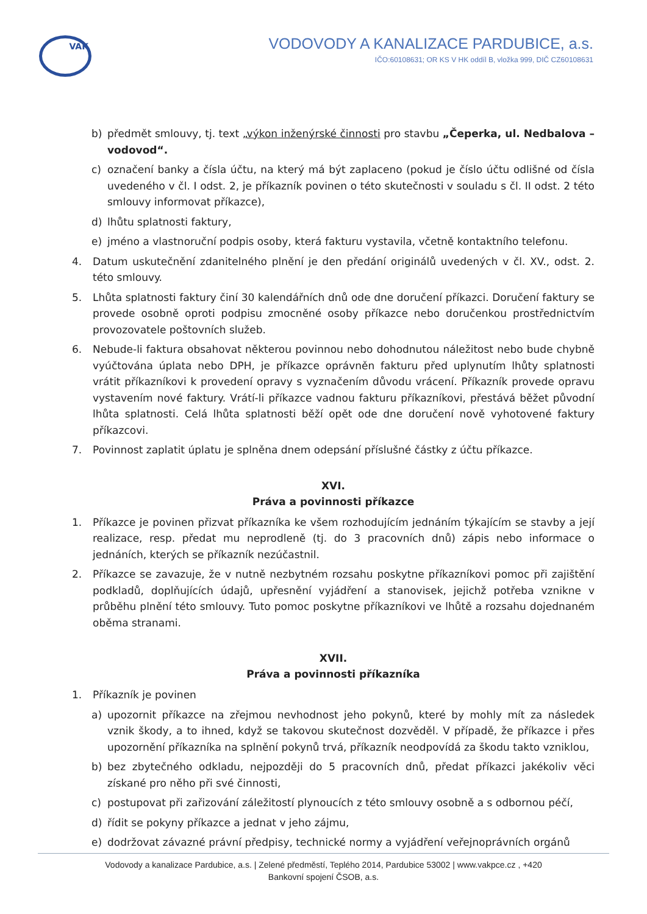VAK
VODOVODY A KANALIZACE PARDUBICE, a.s.
IČO:60108631; OR KS V HK oddíl B, vložka 999, DIČ CZ60108631
b) předmět smlouvy, tj. text „výkon inženýrské činnosti pro stavbu „Čeperka, ul. Nedbalova – vodovod“.
c) označení banky a čísla účtu, na který má být zaplaceno (pokud je číslo účtu odlišné od čísla uvedeného v čl. I odst. 2, je příkazník povinen o této skutečnosti v souladu s čl. II odst. 2 této smlouvy informovat příkazce),
d) lhůtu splatnosti faktury,
e) jméno a vlastnoruční podpis osoby, která fakturu vystavila, včetně kontaktního telefonu.
4. Datum uskutečnění zdanitelného plnění je den předání originálů uvedených v čl. XV., odst. 2. této smlouvy.
5. Lhůta splatnosti faktury činí 30 kalendářních dnů ode dne doručení příkazci. Doručení faktury se provede osobně oproti podpisu zmocněné osoby příkazce nebo doručenkou prostřednictvím provozovatele poštovních služeb.
6. Nebude-li faktura obsahovat některou povinnou nebo dohodnutou náležitost nebo bude chybně vyúčtována úplata nebo DPH, je příkazce oprávněn fakturu před uplynutím lhůty splatnosti vrátit příkazníkovi k provedení opravy s vyznačením důvodu vrácení. Příkazník provede opravu vystavením nové faktury. Vrátí-li příkazce vadnou fakturu příkazníkovi, přestává běžet původní lhůta splatnosti. Celá lhůta splatnosti běží opět ode dne doručení nově vyhotovené faktury příkazcovi.
7. Povinnost zaplatit úplatu je splněna dnem odepsání příslušné částky z účtu příkazce.
XVI.
Práva a povinnosti příkazce
1. Příkazce je povinen přizvat příkazníka ke všem rozhodujícím jednáním týkajícím se stavby a její realizace, resp. předat mu neprodleně (tj. do 3 pracovních dnů) zápis nebo informace o jednáních, kterých se příkazník nezúčastnil.
2. Příkazce se zavazuje, že v nutně nezbytném rozsahu poskytne příkazníkovi pomoc při zajištění podkladů, doplňujících údajů, upřesnění vyjádření a stanovisek, jejichž potřeba vznikne v průběhu plnění této smlouvy. Tuto pomoc poskytne příkazníkovi ve lhůtě a rozsahu dojednaném oběma stranami.
XVII.
Práva a povinnosti příkazníka
1. Příkazník je povinen
a) upozornit příkazce na zřejmou nevhodnost jeho pokynů, které by mohly mít za následek vznik škody, a to ihned, když se takovou skutečnost dozvěděl. V případě, že příkazce i přes upozornění příkazníka na splnění pokynů trvá, příkazník neodpovídá za škodu takto vzniklou,
b) bez zbytečného odkladu, nejpozději do 5 pracovních dnů, předat příkazci jakékoliv věci získané pro něho při své činnosti,
c) postupovat při zařizování záležitostí plynoucích z této smlouvy osobně a s odbornou péčí,
d) řídit se pokyny příkazce a jednat v jeho zájmu,
e) dodržovat závazné právní předpisy, technické normy a vyjádření veřejnoprávních orgánů
Vodovody a kanalizace Pardubice, a.s. | Zelené předměstí, Teplého 2014, Pardubice 53002 | www.vakpce.cz , +420
Bankovní spojení ČSOB, a.s.